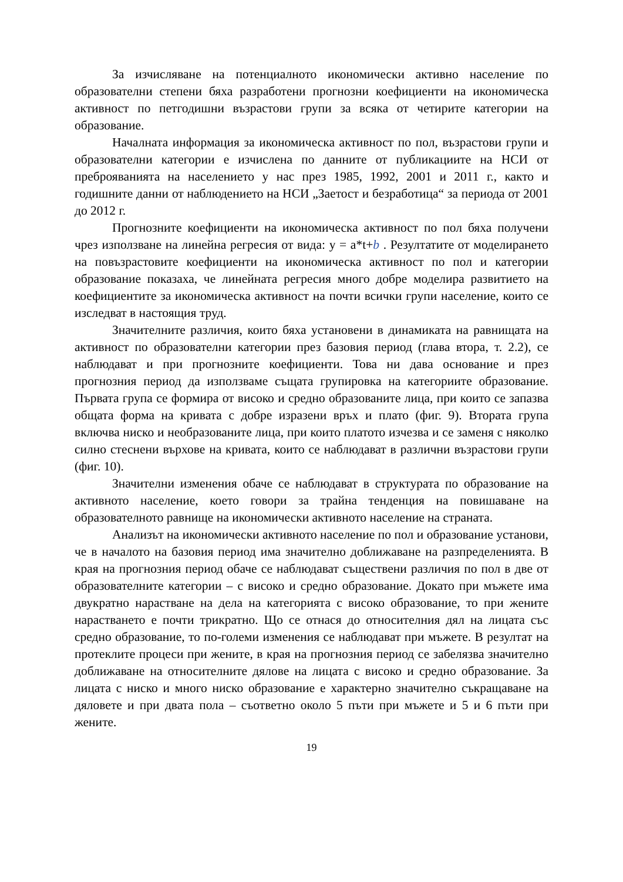За изчисляване на потенциалното икономически активно население по образователни степени бяха разработени прогнозни коефициенти на икономическа активност по петгодишни възрастови групи за всяка от четирите категории на образование.
Началната информация за икономическа активност по пол, възрастови групи и образователни категории е изчислена по данните от публикациите на НСИ от преброяванията на населението у нас през 1985, 1992, 2001 и 2011 г., както и годишните данни от наблюдението на НСИ „Заетост и безработица“ за периода от 2001 до 2012 г.
Прогнозните коефициенти на икономическа активност по пол бяха получени чрез използване на линейна регресия от вида: y = a*t+b . Резултатите от моделирането на повъзрастовите коефициенти на икономическа активност по пол и категории образование показаха, че линейната регресия много добре моделира развитието на коефициентите за икономическа активност на почти всички групи население, които се изследват в настоящия труд.
Значителните различия, които бяха установени в динамиката на равнищата на активност по образователни категории през базовия период (глава втора, т. 2.2), се наблюдават и при прогнозните коефициенти. Това ни дава основание и през прогнозния период да използваме същата групировка на категориите образование. Първата група се формира от високо и средно образованите лица, при които се запазва общата форма на кривата с добре изразени връх и плато (фиг. 9). Втората група включва ниско и необразованите лица, при които платото изчезва и се заменя с няколко силно стеснени върхове на кривата, които се наблюдават в различни възрастови групи (фиг. 10).
Значителни изменения обаче се наблюдават в структурата по образование на активното население, което говори за трайна тенденция на повишаване на образователното равнище на икономически активното население на страната.
Анализът на икономически активното население по пол и образование установи, че в началото на базовия период има значително доближаване на разпределенията. В края на прогнозния период обаче се наблюдават съществени различия по пол в две от образователните категории – с високо и средно образование. Докато при мъжете има двукратно нарастване на дела на категорията с високо образование, то при жените нарастването е почти трикратно. Що се отнася до относителния дял на лицата със средно образование, то по-големи изменения се наблюдават при мъжете. В резултат на протеклите процеси при жените, в края на прогнозния период се забелязва значително доближаване на относителните дялове на лицата с високо и средно образование. За лицата с ниско и много ниско образование е характерно значително съкращаване на дяловете и при двата пола – съответно около 5 пъти при мъжете и 5 и 6 пъти при жените.
19